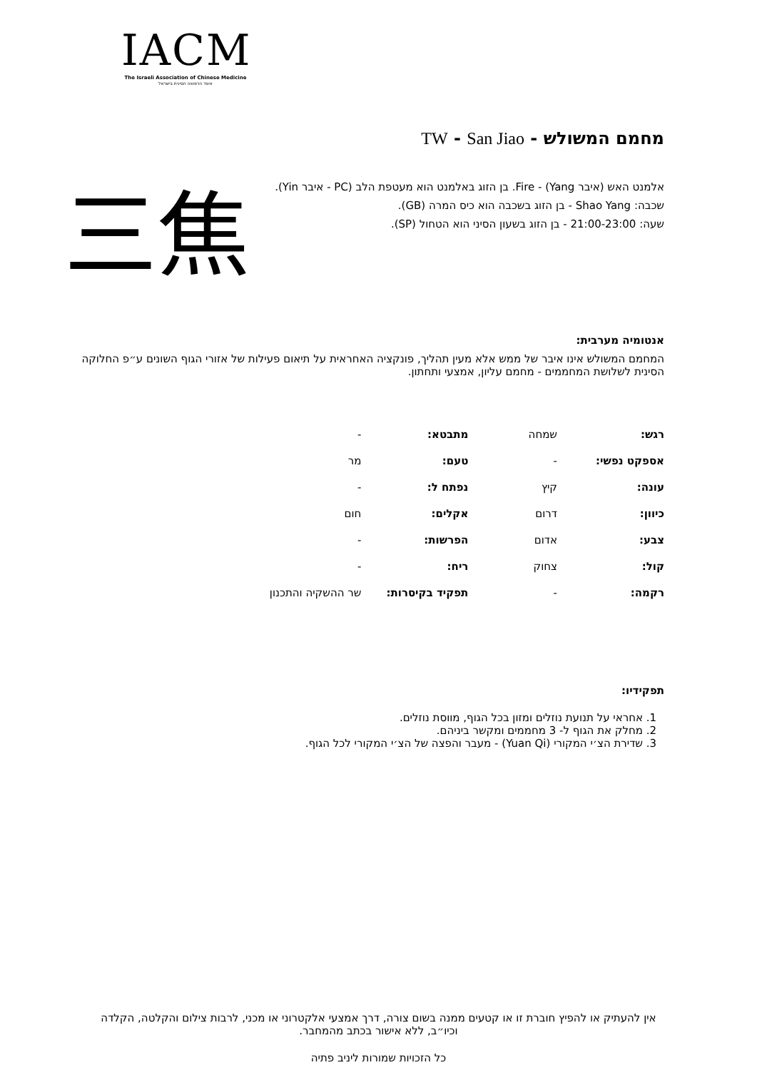IACM
The Israeli Association of Chinese Medicine
איגוד הרפואה הסינית בישראל
מחמם המשולש - TW - San Jiao
אלמנט האש (איבר Yang) - Fire. בן הזוג באלמנט הוא מעטפת הלב (PC - איבר Yin).
שכבה: Shao Yang - בן הזוג בשכבה הוא כיס המרה (GB).
שעה: 21:00-23:00 - בן הזוג בשעון הסיני הוא הטחול (SP).
三焦
אנטומיה מערבית:
המחמם המשולש אינו איבר של ממש אלא מעין תהליך, פונקציה האחראית על תיאום פעילות של אזורי הגוף השונים ע״פ החלוקה הסינית לשלושת המחממים - מחמם עליון, אמצעי ותחתון.
| רגש: | שמחה | מתבטא: | - |
| אספקט נפשי: | - | טעם: | מר |
| עונה: | קיץ | נפתח ל: | - |
| כיוון: | דרום | אקלים: | חום |
| צבע: | אדום | הפרשות: | - |
| קול: | צחוק | ריח: | - |
| רקמה: | - | תפקיד בקיסרות: | שר ההשקיה והתכנון |
תפקידיו:
1. אחראי על תנועת נוזלים ומזון בכל הגוף, מווסת נוזלים.
2. מחלק את הגוף ל- 3 מחממים ומקשר ביניהם.
3. שדירת הצ׳י המקורי (Yuan Qi) - מעבר והפצה של הצ׳י המקורי לכל הגוף.
אין להעתיק או להפיץ חוברת זו או קטעים ממנה בשום צורה, דרך אמצעי אלקטרוני או מכני, לרבות צילום והקלטה, הקלדה וכיו״ב, ללא אישור בכתב מהמחבר.
כל הזכויות שמורות ליניב פתיה